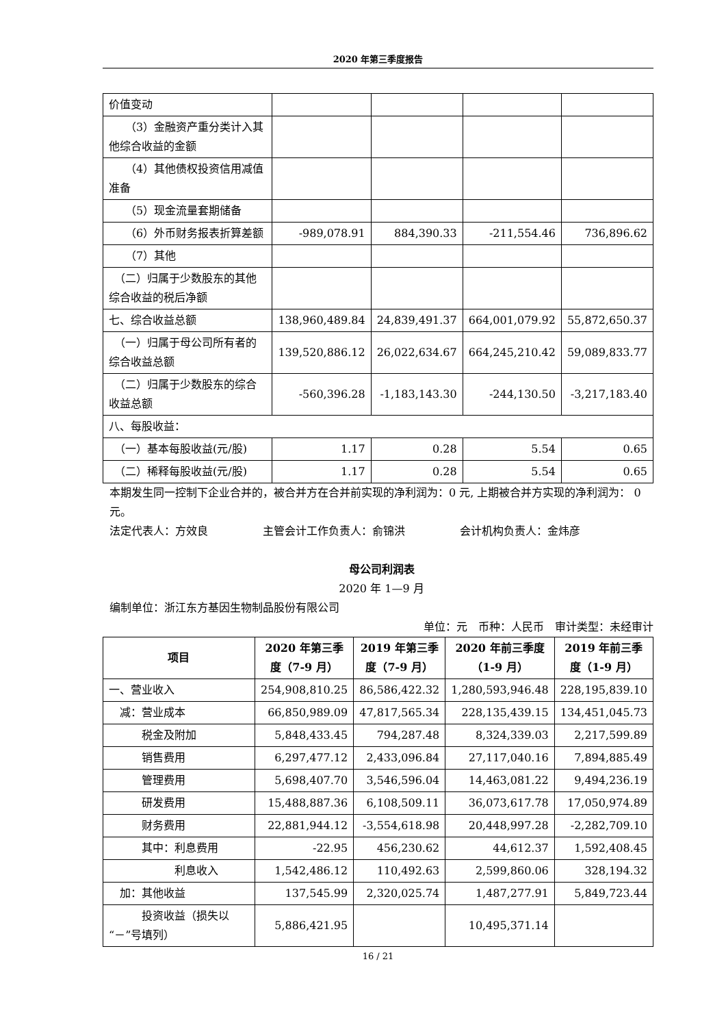2020 年第三季度报告
| 价值变动 | | | | |
| （3）金融资产重分类计入其他综合收益的金额 | | | | |
| （4）其他债权投资信用减值准备 | | | | |
| （5）现金流量套期储备 | | | | |
| （6）外币财务报表折算差额 | -989,078.91 | 884,390.33 | -211,554.46 | 736,896.62 |
| （7）其他 | | | | |
| （二）归属于少数股东的其他综合收益的税后净额 | | | | |
| 七、综合收益总额 | 138,960,489.84 | 24,839,491.37 | 664,001,079.92 | 55,872,650.37 |
| （一）归属于母公司所有者的综合收益总额 | 139,520,886.12 | 26,022,634.67 | 664,245,210.42 | 59,089,833.77 |
| （二）归属于少数股东的综合收益总额 | -560,396.28 | -1,183,143.30 | -244,130.50 | -3,217,183.40 |
| 八、每股收益： | | | | |
| （一）基本每股收益(元/股) | 1.17 | 0.28 | 5.54 | 0.65 |
| （二）稀释每股收益(元/股) | 1.17 | 0.28 | 5.54 | 0.65 |
本期发生同一控制下企业合并的，被合并方在合并前实现的净利润为：0 元, 上期被合并方实现的净利润为： 0 元。
法定代表人：方效良　　　　　主管会计工作负责人：俞锦洪　　　　　会计机构负责人：金炜彦
母公司利润表
2020 年 1—9 月
编制单位：浙江东方基因生物制品股份有限公司
单位：元　币种：人民币　审计类型：未经审计
| 项目 | 2020 年第三季度（7-9 月） | 2019 年第三季度（7-9 月） | 2020 年前三季度（1-9 月） | 2019 年前三季度（1-9 月） |
| --- | --- | --- | --- | --- |
| 一、营业收入 | 254,908,810.25 | 86,586,422.32 | 1,280,593,946.48 | 228,195,839.10 |
| 减：营业成本 | 66,850,989.09 | 47,817,565.34 | 228,135,439.15 | 134,451,045.73 |
| 税金及附加 | 5,848,433.45 | 794,287.48 | 8,324,339.03 | 2,217,599.89 |
| 销售费用 | 6,297,477.12 | 2,433,096.84 | 27,117,040.16 | 7,894,885.49 |
| 管理费用 | 5,698,407.70 | 3,546,596.04 | 14,463,081.22 | 9,494,236.19 |
| 研发费用 | 15,488,887.36 | 6,108,509.11 | 36,073,617.78 | 17,050,974.89 |
| 财务费用 | 22,881,944.12 | -3,554,618.98 | 20,448,997.28 | -2,282,709.10 |
| 其中：利息费用 | -22.95 | 456,230.62 | 44,612.37 | 1,592,408.45 |
| 利息收入 | 1,542,486.12 | 110,492.63 | 2,599,860.06 | 328,194.32 |
| 加：其他收益 | 137,545.99 | 2,320,025.74 | 1,487,277.91 | 5,849,723.44 |
| 投资收益（损失以“－”号填列） | 5,886,421.95 | | 10,495,371.14 | |
16 / 21